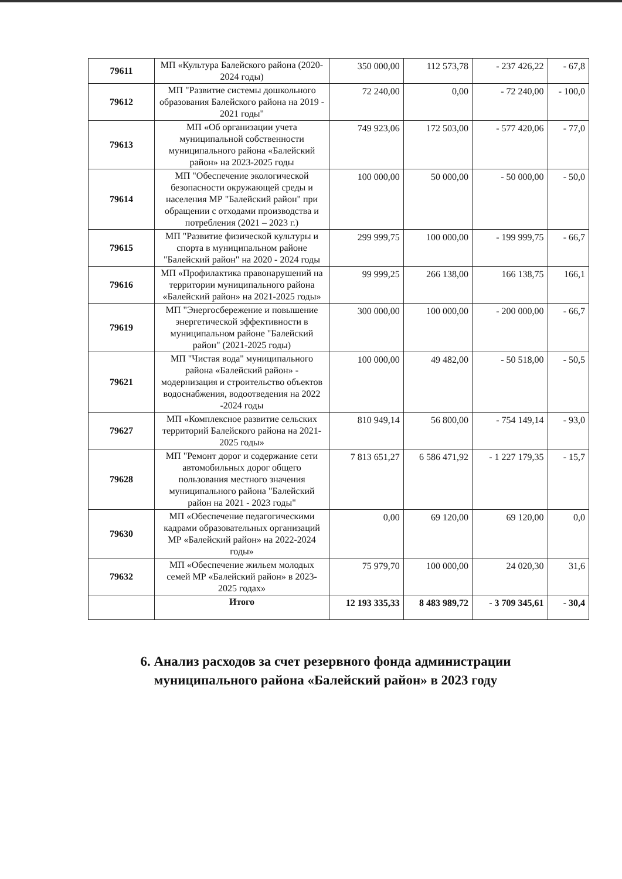| 79611 | МП «Культура Балейского района (2020-2024 годы) | 350 000,00 | 112 573,78 | - 237 426,22 | - 67,8 |
| 79612 | МП "Развитие системы дошкольного образования Балейского района на 2019 - 2021 годы" | 72 240,00 | 0,00 | - 72 240,00 | - 100,0 |
| 79613 | МП «Об организации учета муниципальной собственности муниципального района «Балейский район» на 2023-2025 годы | 749 923,06 | 172 503,00 | - 577 420,06 | - 77,0 |
| 79614 | МП "Обеспечение экологической безопасности окружающей среды и населения МР "Балейский район" при обращении с отходами производства и потребления (2021 – 2023 г.) | 100 000,00 | 50 000,00 | - 50 000,00 | - 50,0 |
| 79615 | МП "Развитие физической культуры и спорта в муниципальном районе "Балейский район" на 2020 - 2024 годы | 299 999,75 | 100 000,00 | - 199 999,75 | - 66,7 |
| 79616 | МП «Профилактика правонарушений на территории муниципального района «Балейский район» на 2021-2025 годы» | 99 999,25 | 266 138,00 | 166 138,75 | 166,1 |
| 79619 | МП "Энергосбережение и повышение энергетической эффективности в муниципальном районе "Балейский район" (2021-2025 годы) | 300 000,00 | 100 000,00 | - 200 000,00 | - 66,7 |
| 79621 | МП "Чистая вода" муниципального района «Балейский район» - модернизация и строительство объектов водоснабжения, водоотведения на 2022 -2024 годы | 100 000,00 | 49 482,00 | - 50 518,00 | - 50,5 |
| 79627 | МП «Комплексное развитие сельских территорий Балейского района на 2021-2025 годы» | 810 949,14 | 56 800,00 | - 754 149,14 | - 93,0 |
| 79628 | МП "Ремонт дорог и содержание сети автомобильных дорог общего пользования местного значения муниципального района "Балейский район на 2021 - 2023 годы" | 7 813 651,27 | 6 586 471,92 | - 1 227 179,35 | - 15,7 |
| 79630 | МП «Обеспечение педагогическими кадрами образовательных организаций МР «Балейский район» на 2022-2024 годы» | 0,00 | 69 120,00 | 69 120,00 | 0,0 |
| 79632 | МП «Обеспечение жильем молодых семей МР «Балейский район» в 2023-2025 годах» | 75 979,70 | 100 000,00 | 24 020,30 | 31,6 |
| | Итого | 12 193 335,33 | 8 483 989,72 | - 3 709 345,61 | - 30,4 |
6. Анализ расходов за счет резервного фонда администрации муниципального района «Балейский район» в 2023 году